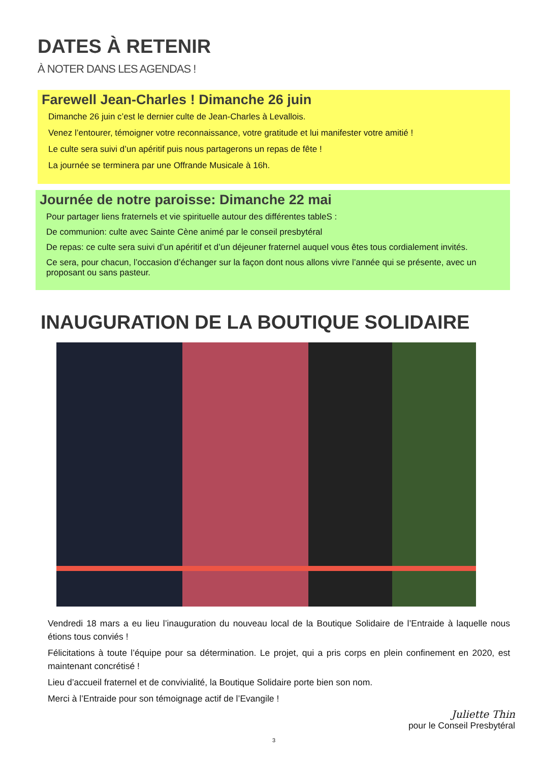DATES À RETENIR
À NOTER DANS LES AGENDAS !
Farewell Jean-Charles ! Dimanche 26 juin
Dimanche 26 juin c’est le dernier culte de Jean-Charles à Levallois.
Venez l’entourer, témoigner votre reconnaissance, votre gratitude et lui manifester votre amitié !
Le culte sera suivi d’un apéritif puis nous partagerons un repas de fête !
La journée se terminera par une Offrande Musicale à 16h.
Journée de notre paroisse: Dimanche 22 mai
Pour partager liens fraternels et vie spirituelle autour des différentes tableS :
De communion: culte avec Sainte Cène animé par le conseil presbytéral
De repas: ce culte sera suivi d’un apéritif et d’un déjeuner fraternel auquel vous êtes tous cordialement invités.
Ce sera, pour chacun, l’occasion d’échanger sur la façon dont nous allons vivre l’année qui se présente, avec un proposant ou sans pasteur.
INAUGURATION DE LA BOUTIQUE SOLIDAIRE
Vendredi 18 mars a eu lieu l’inauguration du nouveau local de la Boutique Solidaire de l’Entraide à laquelle nous étions tous conviés !
Félicitations à toute l’équipe pour sa détermination. Le projet, qui a pris corps en plein confinement en 2020, est maintenant concrétisé !
Lieu d’accueil fraternel et de convivialité, la Boutique Solidaire porte bien son nom.
Merci à l’Entraide pour son témoignage actif de l’Evangile !
Juliette Thin
pour le Conseil Presbytéral
3